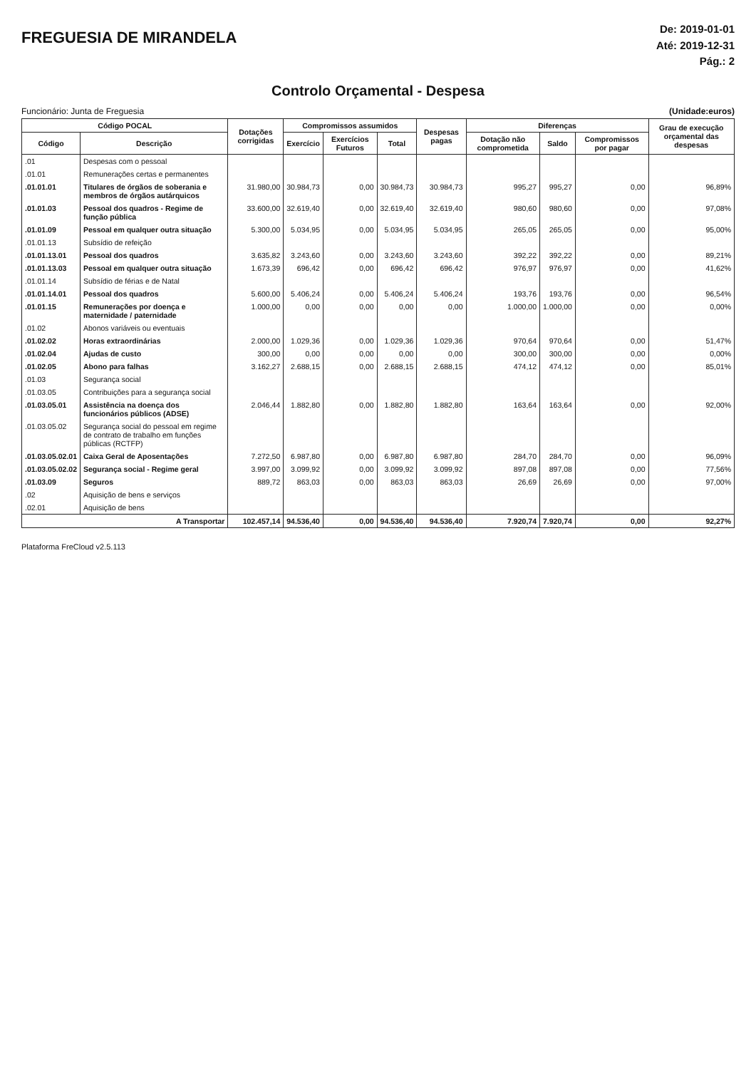FREGUESIA DE MIRANDELA
De: 2019-01-01
Até: 2019-12-31
Pág.: 2
Controlo Orçamental - Despesa
Funcionário: Junta de Freguesia (Unidade:euros)
| Código POCAL | | Dotações corrigidas | Compromissos assumidos | | | Despesas pagas | Diferenças | | | Grau de execução orçamental das despesas |
| --- | --- | --- | --- | --- | --- | --- | --- | --- | --- | --- |
| Código | Descrição | | Exercício | Exercícios Futuros | Total | | Dotação não comprometida | Saldo | Compromissos por pagar | |
| .01 | Despesas com o pessoal | | | | | | | | | |
| .01.01 | Remunerações certas e permanentes | | | | | | | | | |
| .01.01.01 | Titulares de órgãos de soberania e membros de órgãos autárquicos | 31.980,00 | 30.984,73 | 0,00 | 30.984,73 | 30.984,73 | 995,27 | 995,27 | 0,00 | 96,89% |
| .01.01.03 | Pessoal dos quadros - Regime de função pública | 33.600,00 | 32.619,40 | 0,00 | 32.619,40 | 32.619,40 | 980,60 | 980,60 | 0,00 | 97,08% |
| .01.01.09 | Pessoal em qualquer outra situação | 5.300,00 | 5.034,95 | 0,00 | 5.034,95 | 5.034,95 | 265,05 | 265,05 | 0,00 | 95,00% |
| .01.01.13 | Subsídio de refeição | | | | | | | | | |
| .01.01.13.01 | Pessoal dos quadros | 3.635,82 | 3.243,60 | 0,00 | 3.243,60 | 3.243,60 | 392,22 | 392,22 | 0,00 | 89,21% |
| .01.01.13.03 | Pessoal em qualquer outra situação | 1.673,39 | 696,42 | 0,00 | 696,42 | 696,42 | 976,97 | 976,97 | 0,00 | 41,62% |
| .01.01.14 | Subsídio de férias e de Natal | | | | | | | | | |
| .01.01.14.01 | Pessoal dos quadros | 5.600,00 | 5.406,24 | 0,00 | 5.406,24 | 5.406,24 | 193,76 | 193,76 | 0,00 | 96,54% |
| .01.01.15 | Remunerações por doença e maternidade / paternidade | 1.000,00 | 0,00 | 0,00 | 0,00 | 0,00 | 1.000,00 | 1.000,00 | 0,00 | 0,00% |
| .01.02 | Abonos variáveis ou eventuais | | | | | | | | | |
| .01.02.02 | Horas extraordinárias | 2.000,00 | 1.029,36 | 0,00 | 1.029,36 | 1.029,36 | 970,64 | 970,64 | 0,00 | 51,47% |
| .01.02.04 | Ajudas de custo | 300,00 | 0,00 | 0,00 | 0,00 | 0,00 | 300,00 | 300,00 | 0,00 | 0,00% |
| .01.02.05 | Abono para falhas | 3.162,27 | 2.688,15 | 0,00 | 2.688,15 | 2.688,15 | 474,12 | 474,12 | 0,00 | 85,01% |
| .01.03 | Segurança social | | | | | | | | | |
| .01.03.05 | Contribuições para a segurança social | | | | | | | | | |
| .01.03.05.01 | Assistência na doença dos funcionários públicos (ADSE) | 2.046,44 | 1.882,80 | 0,00 | 1.882,80 | 1.882,80 | 163,64 | 163,64 | 0,00 | 92,00% |
| .01.03.05.02 | Segurança social do pessoal em regime de contrato de trabalho em funções públicas (RCTFP) | | | | | | | | | |
| .01.03.05.02.01 | Caixa Geral de Aposentações | 7.272,50 | 6.987,80 | 0,00 | 6.987,80 | 6.987,80 | 284,70 | 284,70 | 0,00 | 96,09% |
| .01.03.05.02.02 | Segurança social - Regime geral | 3.997,00 | 3.099,92 | 0,00 | 3.099,92 | 3.099,92 | 897,08 | 897,08 | 0,00 | 77,56% |
| .01.03.09 | Seguros | 889,72 | 863,03 | 0,00 | 863,03 | 863,03 | 26,69 | 26,69 | 0,00 | 97,00% |
| .02 | Aquisição de bens e serviços | | | | | | | | | |
| .02.01 | Aquisição de bens | | | | | | | | | |
| A Transportar | | 102.457,14 | 94.536,40 | 0,00 | 94.536,40 | 94.536,40 | 7.920,74 | 7.920,74 | 0,00 | 92,27% |
Plataforma FreCloud v2.5.113